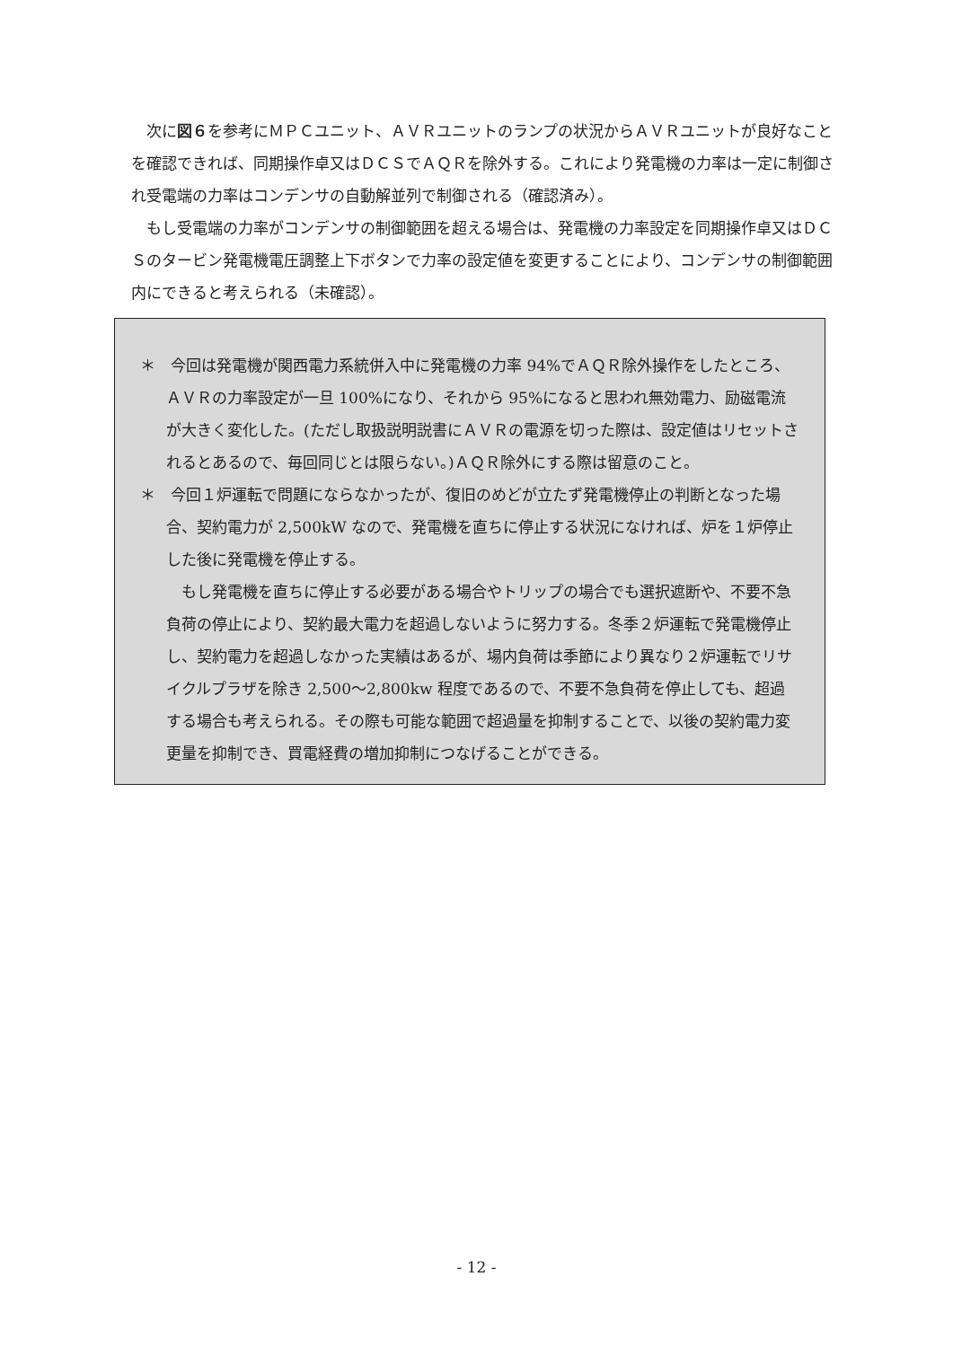次に図６を参考にＭＰＣユニット、ＡＶＲユニットのランプの状況からＡＶＲユニットが良好なことを確認できれば、同期操作卓又はＤＣＳでＡＱＲを除外する。これにより発電機の力率は一定に制御され受電端の力率はコンデンサの自動解並列で制御される（確認済み）。
もし受電端の力率がコンデンサの制御範囲を超える場合は、発電機の力率設定を同期操作卓又はＤＣＳのタービン発電機電圧調整上下ボタンで力率の設定値を変更することにより、コンデンサの制御範囲内にできると考えられる（未確認）。
＊　今回は発電機が関西電力系統併入中に発電機の力率 94%でＡＱＲ除外操作をしたところ、ＡＶＲの力率設定が一旦 100%になり、それから 95%になると思われ無効電力、励磁電流が大きく変化した。(ただし取扱説明説書にＡＶＲの電源を切った際は、設定値はリセットされるとあるので、毎回同じとは限らない。)ＡＱＲ除外にする際は留意のこと。
＊　今回１炉運転で問題にならなかったが、復旧のめどが立たず発電機停止の判断となった場合、契約電力が 2,500kW なので、発電機を直ちに停止する状況になければ、炉を１炉停止した後に発電機を停止する。
もし発電機を直ちに停止する必要がある場合やトリップの場合でも選択遮断や、不要不急負荷の停止により、契約最大電力を超過しないように努力する。冬季２炉運転で発電機停止し、契約電力を超過しなかった実績はあるが、場内負荷は季節により異なり２炉運転でリサイクルプラザを除き 2,500～2,800kw 程度であるので、不要不急負荷を停止しても、超過する場合も考えられる。その際も可能な範囲で超過量を抑制することで、以後の契約電力変更量を抑制でき、買電経費の増加抑制につなげることができる。
- 12 -